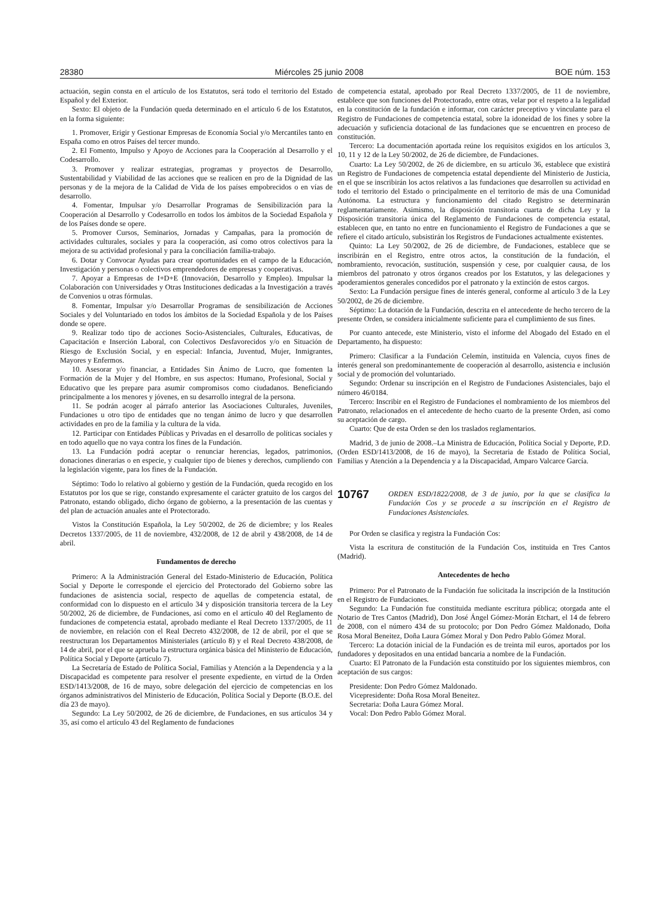28380 Miércoles 25 junio 2008 BOE núm. 153
actuación, según consta en el artículo de los Estatutos, será todo el territorio del Estado Español y del Exterior.
Sexto: El objeto de la Fundación queda determinado en el artículo 6 de los Estatutos, en la forma siguiente:
1. Promover, Erigir y Gestionar Empresas de Economía Social y/o Mercantiles tanto en España como en otros Países del tercer mundo.
2. El Fomento, Impulso y Apoyo de Acciones para la Cooperación al Desarrollo y el Codesarrollo.
3. Promover y realizar estrategias, programas y proyectos de Desarrollo, Sustentabilidad y Viabilidad de las acciones que se realicen en pro de la Dignidad de las personas y de la mejora de la Calidad de Vida de los países empobrecidos o en vías de desarrollo.
4. Fomentar, Impulsar y/o Desarrollar Programas de Sensibilización para la Cooperación al Desarrollo y Codesarrollo en todos los ámbitos de la Sociedad Española y de los Países donde se opere.
5. Promover Cursos, Seminarios, Jornadas y Campañas, para la promoción de actividades culturales, sociales y para la cooperación, así como otros colectivos para la mejora de su actividad profesional y para la conciliación familia-trabajo.
6. Dotar y Convocar Ayudas para crear oportunidades en el campo de la Educación, Investigación y personas o colectivos emprendedores de empresas y cooperativas.
7. Apoyar a Empresas de I+D+E (Innovación, Desarrollo y Empleo). Impulsar la Colaboración con Universidades y Otras Instituciones dedicadas a la Investigación a través de Convenios u otras fórmulas.
8. Fomentar, Impulsar y/o Desarrollar Programas de sensibilización de Acciones Sociales y del Voluntariado en todos los ámbitos de la Sociedad Española y de los Países donde se opere.
9. Realizar todo tipo de acciones Socio-Asistenciales, Culturales, Educativas, de Capacitación e Inserción Laboral, con Colectivos Desfavorecidos y/o en Situación de Riesgo de Exclusión Social, y en especial: Infancia, Juventud, Mujer, Inmigrantes, Mayores y Enfermos.
10. Asesorar y/o financiar, a Entidades Sin Ánimo de Lucro, que fomenten la Formación de la Mujer y del Hombre, en sus aspectos: Humano, Profesional, Social y Educativo que les prepare para asumir compromisos como ciudadanos. Beneficiando principalmente a los menores y jóvenes, en su desarrollo integral de la persona.
11. Se podrán acoger al párrafo anterior las Asociaciones Culturales, Juveniles, Fundaciones u otro tipo de entidades que no tengan ánimo de lucro y que desarrollen actividades en pro de la familia y la cultura de la vida.
12. Participar con Entidades Públicas y Privadas en el desarrollo de políticas sociales y en todo aquello que no vaya contra los fines de la Fundación.
13. La Fundación podrá aceptar o renunciar herencias, legados, patrimonios, donaciones dinerarias o en especie, y cualquier tipo de bienes y derechos, cumpliendo con la legislación vigente, para los fines de la Fundación.
Séptimo: Todo lo relativo al gobierno y gestión de la Fundación, queda recogido en los Estatutos por los que se rige, constando expresamente el carácter gratuito de los cargos del Patronato, estando obligado, dicho órgano de gobierno, a la presentación de las cuentas y del plan de actuación anuales ante el Protectorado.
Vistos la Constitución Española, la Ley 50/2002, de 26 de diciembre; y los Reales Decretos 1337/2005, de 11 de noviembre, 432/2008, de 12 de abril y 438/2008, de 14 de abril.
Fundamentos de derecho
Primero: A la Administración General del Estado-Ministerio de Educación, Política Social y Deporte le corresponde el ejercicio del Protectorado del Gobierno sobre las fundaciones de asistencia social, respecto de aquellas de competencia estatal, de conformidad con lo dispuesto en el artículo 34 y disposición transitoria tercera de la Ley 50/2002, 26 de diciembre, de Fundaciones, así como en el artículo 40 del Reglamento de fundaciones de competencia estatal, aprobado mediante el Real Decreto 1337/2005, de 11 de noviembre, en relación con el Real Decreto 432/2008, de 12 de abril, por el que se reestructuran los Departamentos Ministeriales (artículo 8) y el Real Decreto 438/2008, de 14 de abril, por el que se aprueba la estructura orgánica básica del Ministerio de Educación, Política Social y Deporte (artículo 7).
La Secretaría de Estado de Política Social, Familias y Atención a la Dependencia y a la Discapacidad es competente para resolver el presente expediente, en virtud de la Orden ESD/1413/2008, de 16 de mayo, sobre delegación del ejercicio de competencias en los órganos administrativos del Ministerio de Educación, Política Social y Deporte (B.O.E. del día 23 de mayo).
Segundo: La Ley 50/2002, de 26 de diciembre, de Fundaciones, en sus artículos 34 y 35, así como el artículo 43 del Reglamento de fundaciones
de competencia estatal, aprobado por Real Decreto 1337/2005, de 11 de noviembre, establece que son funciones del Protectorado, entre otras, velar por el respeto a la legalidad en la constitución de la fundación e informar, con carácter preceptivo y vinculante para el Registro de Fundaciones de competencia estatal, sobre la idoneidad de los fines y sobre la adecuación y suficiencia dotacional de las fundaciones que se encuentren en proceso de constitución.
Tercero: La documentación aportada reúne los requisitos exigidos en los artículos 3, 10, 11 y 12 de la Ley 50/2002, de 26 de diciembre, de Fundaciones.
Cuarto: La Ley 50/2002, de 26 de diciembre, en su artículo 36, establece que existirá un Registro de Fundaciones de competencia estatal dependiente del Ministerio de Justicia, en el que se inscribirán los actos relativos a las fundaciones que desarrollen su actividad en todo el territorio del Estado o principalmente en el territorio de más de una Comunidad Autónoma. La estructura y funcionamiento del citado Registro se determinarán reglamentariamente. Asimismo, la disposición transitoria cuarta de dicha Ley y la Disposición transitoria única del Reglamento de Fundaciones de competencia estatal, establecen que, en tanto no entre en funcionamiento el Registro de Fundaciones a que se refiere el citado artículo, subsistirán los Registros de Fundaciones actualmente existentes.
Quinto: La Ley 50/2002, de 26 de diciembre, de Fundaciones, establece que se inscribirán en el Registro, entre otros actos, la constitución de la fundación, el nombramiento, revocación, sustitución, suspensión y cese, por cualquier causa, de los miembros del patronato y otros órganos creados por los Estatutos, y las delegaciones y apoderamientos generales concedidos por el patronato y la extinción de estos cargos.
Sexto: La Fundación persigue fines de interés general, conforme al artículo 3 de la Ley 50/2002, de 26 de diciembre.
Séptimo: La dotación de la Fundación, descrita en el antecedente de hecho tercero de la presente Orden, se considera inicialmente suficiente para el cumplimiento de sus fines.
Por cuanto antecede, este Ministerio, visto el informe del Abogado del Estado en el Departamento, ha dispuesto:
Primero: Clasificar a la Fundación Celemín, instituida en Valencia, cuyos fines de interés general son predominantemente de cooperación al desarrollo, asistencia e inclusión social y de promoción del voluntariado.
Segundo: Ordenar su inscripción en el Registro de Fundaciones Asistenciales, bajo el número 46/0184.
Tercero: Inscribir en el Registro de Fundaciones el nombramiento de los miembros del Patronato, relacionados en el antecedente de hecho cuarto de la presente Orden, así como su aceptación de cargo.
Cuarto: Que de esta Orden se den los traslados reglamentarios.
Madrid, 3 de junio de 2008.–La Ministra de Educación, Política Social y Deporte, P.D. (Orden ESD/1413/2008, de 16 de mayo), la Secretaria de Estado de Política Social, Familias y Atención a la Dependencia y a la Discapacidad, Amparo Valcarce García.
10767 ORDEN ESD/1822/2008, de 3 de junio, por la que se clasifica la Fundación Cos y se procede a su inscripción en el Registro de Fundaciones Asistenciales.
Por Orden se clasifica y registra la Fundación Cos:
Vista la escritura de constitución de la Fundación Cos, instituida en Tres Cantos (Madrid).
Antecedentes de hecho
Primero: Por el Patronato de la Fundación fue solicitada la inscripción de la Institución en el Registro de Fundaciones.
Segundo: La Fundación fue constituida mediante escritura pública; otorgada ante el Notario de Tres Cantos (Madrid), Don José Ángel Gómez-Morán Etchart, el 14 de febrero de 2008, con el número 434 de su protocolo; por Don Pedro Gómez Maldonado, Doña Rosa Moral Beneitez, Doña Laura Gómez Moral y Don Pedro Pablo Gómez Moral.
Tercero: La dotación inicial de la Fundación es de treinta mil euros, aportados por los fundadores y depositados en una entidad bancaria a nombre de la Fundación.
Cuarto: El Patronato de la Fundación esta constituido por los siguientes miembros, con aceptación de sus cargos:
Presidente: Don Pedro Gómez Maldonado.
Vicepresidente: Doña Rosa Moral Beneitez.
Secretaria: Doña Laura Gómez Moral.
Vocal: Don Pedro Pablo Gómez Moral.